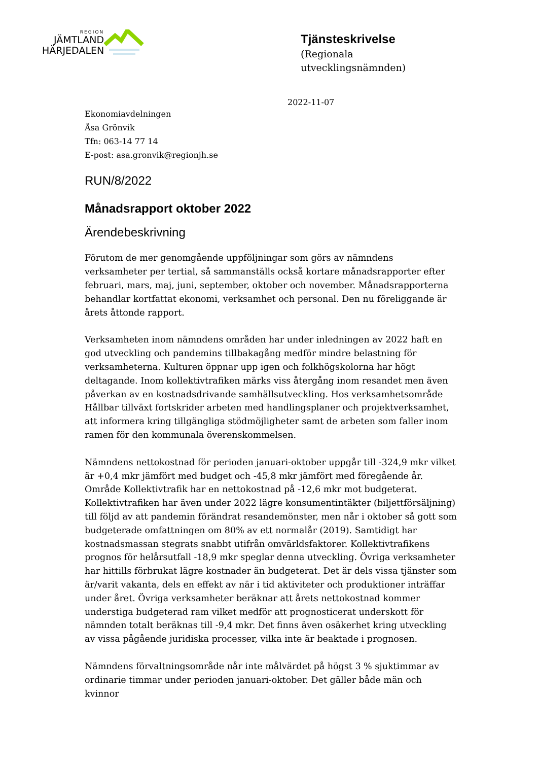REGION
JÄMTLAND
HÄRJEDALEN
Tjänsteskrivelse
(Regionala
utvecklingsnämnden)
2022-11-07
Ekonomiavdelningen
Åsa Grönvik
Tfn: 063-14 77 14
E-post: asa.gronvik@regionjh.se
RUN/8/2022
Månadsrapport oktober 2022
Ärendebeskrivning
Förutom de mer genomgående uppföljningar som görs av nämndens verksamheter per tertial, så sammanställs också kortare månadsrapporter efter februari, mars, maj, juni, september, oktober och november. Månadsrapporterna behandlar kortfattat ekonomi, verksamhet och personal. Den nu föreliggande är årets åttonde rapport.
Verksamheten inom nämndens områden har under inledningen av 2022 haft en god utveckling och pandemins tillbakagång medför mindre belastning för verksamheterna. Kulturen öppnar upp igen och folkhögskolorna har högt deltagande. Inom kollektivtrafiken märks viss återgång inom resandet men även påverkan av en kostnadsdrivande samhällsutveckling. Hos verksamhetsområde Hållbar tillväxt fortskrider arbeten med handlingsplaner och projektverksamhet, att informera kring tillgängliga stödmöjligheter samt de arbeten som faller inom ramen för den kommunala överenskommelsen.
Nämndens nettokostnad för perioden januari-oktober uppgår till -324,9 mkr vilket är +0,4 mkr jämfört med budget och -45,8 mkr jämfört med föregående år. Område Kollektivtrafik har en nettokostnad på -12,6 mkr mot budgeterat. Kollektivtrafiken har även under 2022 lägre konsumentintäkter (biljettförsäljning) till följd av att pandemin förändrat resandemönster, men når i oktober så gott som budgeterade omfattningen om 80% av ett normalår (2019). Samtidigt har kostnadsmassan stegrats snabbt utifrån omvärldsfaktorer. Kollektivtrafikens prognos för helårsutfall -18,9 mkr speglar denna utveckling. Övriga verksamheter har hittills förbrukat lägre kostnader än budgeterat. Det är dels vissa tjänster som är/varit vakanta, dels en effekt av när i tid aktiviteter och produktioner inträffar under året. Övriga verksamheter beräknar att årets nettokostnad kommer understiga budgeterad ram vilket medför att prognosticerat underskott för nämnden totalt beräknas till -9,4 mkr. Det finns även osäkerhet kring utveckling av vissa pågående juridiska processer, vilka inte är beaktade i prognosen.
Nämndens förvaltningsområde når inte målvärdet på högst 3 % sjuktimmar av ordinarie timmar under perioden januari-oktober. Det gäller både män och kvinnor